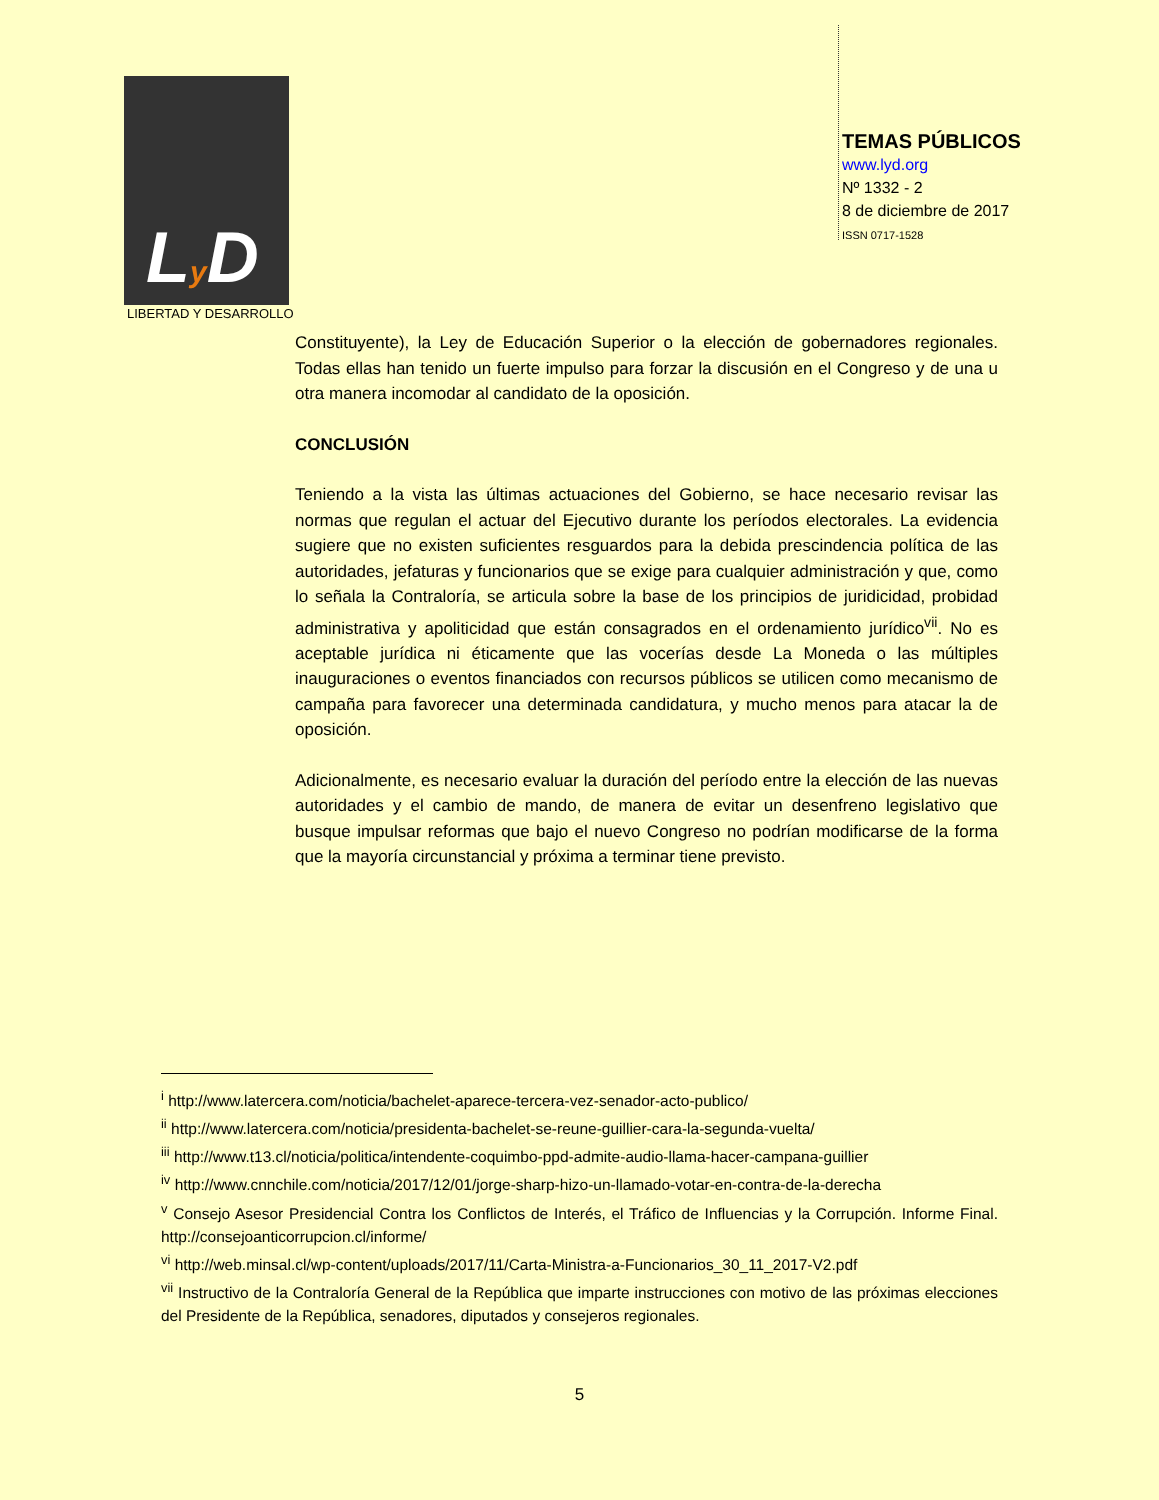Ly D
LIBERTAD Y DESARROLLO
TEMAS PÚBLICOS
www.lyd.org
Nº 1332 - 2
8 de diciembre de 2017
ISSN 0717-1528
Constituyente), la Ley de Educación Superior o la elección de gobernadores regionales. Todas ellas han tenido un fuerte impulso para forzar la discusión en el Congreso y de una u otra manera incomodar al candidato de la oposición.
CONCLUSIÓN
Teniendo a la vista las últimas actuaciones del Gobierno, se hace necesario revisar las normas que regulan el actuar del Ejecutivo durante los períodos electorales. La evidencia sugiere que no existen suficientes resguardos para la debida prescindencia política de las autoridades, jefaturas y funcionarios que se exige para cualquier administración y que, como lo señala la Contraloría, se articula sobre la base de los principios de juridicidad, probidad administrativa y apoliticidad que están consagrados en el ordenamiento jurídico<sup>vii</sup>. No es aceptable jurídica ni éticamente que las vocerías desde La Moneda o las múltiples inauguraciones o eventos financiados con recursos públicos se utilicen como mecanismo de campaña para favorecer una determinada candidatura, y mucho menos para atacar la de oposición.
Adicionalmente, es necesario evaluar la duración del período entre la elección de las nuevas autoridades y el cambio de mando, de manera de evitar un desenfreno legislativo que busque impulsar reformas que bajo el nuevo Congreso no podrían modificarse de la forma que la mayoría circunstancial y próxima a terminar tiene previsto.
<sup>i</sup> http://www.latercera.com/noticia/bachelet-aparece-tercera-vez-senador-acto-publico/
<sup>ii</sup> http://www.latercera.com/noticia/presidenta-bachelet-se-reune-guillier-cara-la-segunda-vuelta/
<sup>iii</sup> http://www.t13.cl/noticia/politica/intendente-coquimbo-ppd-admite-audio-llama-hacer-campana-guillier
<sup>iv</sup> http://www.cnnchile.com/noticia/2017/12/01/jorge-sharp-hizo-un-llamado-votar-en-contra-de-la-derecha
<sup>v</sup> Consejo Asesor Presidencial Contra los Conflictos de Interés, el Tráfico de Influencias y la Corrupción. Informe Final. http://consejoanticorrupcion.cl/informe/
<sup>vi</sup> http://web.minsal.cl/wp-content/uploads/2017/11/Carta-Ministra-a-Funcionarios_30_11_2017-V2.pdf
<sup>vii</sup> Instructivo de la Contraloría General de la República que imparte instrucciones con motivo de las próximas elecciones del Presidente de la República, senadores, diputados y consejeros regionales.
5